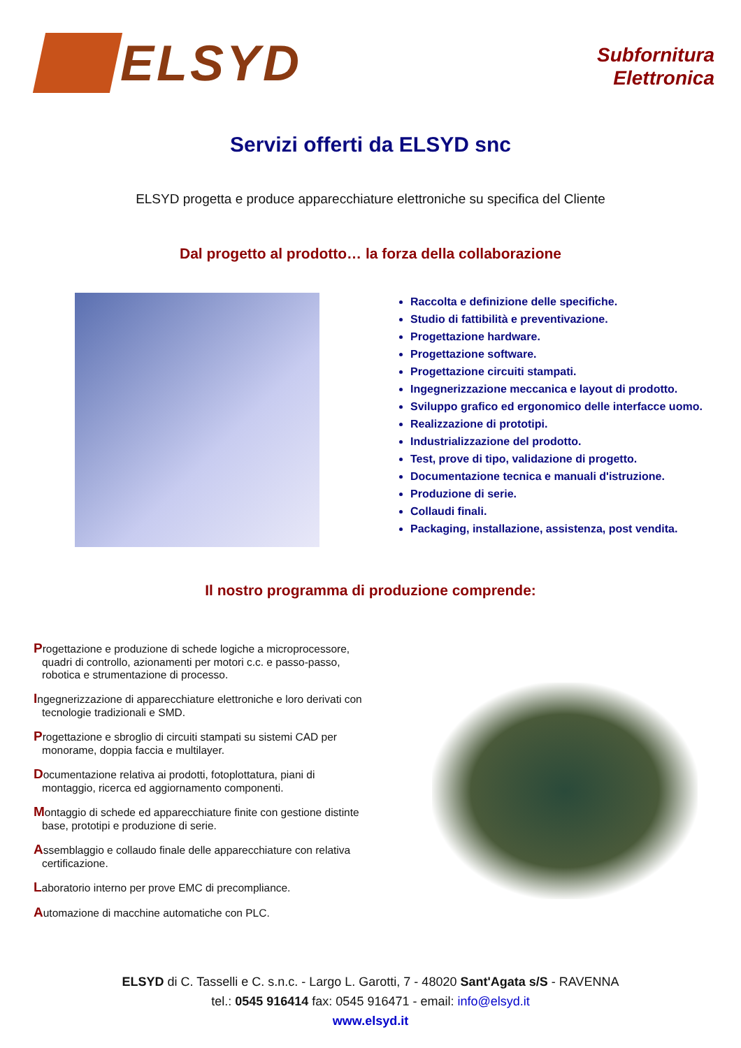ELSYD
Subfornitura
Elettronica
Servizi offerti da ELSYD snc
ELSYD progetta e produce apparecchiature elettroniche su specifica del Cliente
Dal progetto al prodotto… la forza della collaborazione
Raccolta e definizione delle specifiche.
Studio di fattibilità e preventivazione.
Progettazione hardware.
Progettazione software.
Progettazione circuiti stampati.
Ingegnerizzazione meccanica e layout di prodotto.
Sviluppo grafico ed ergonomico delle interfacce uomo.
Realizzazione di prototipi.
Industrializzazione del prodotto.
Test, prove di tipo, validazione di progetto.
Documentazione tecnica e manuali d'istruzione.
Produzione di serie.
Collaudi finali.
Packaging, installazione, assistenza, post vendita.
Il nostro programma di produzione comprende:
Progettazione e produzione di schede logiche a microprocessore, quadri di controllo, azionamenti per motori c.c. e passo-passo, robotica e strumentazione di processo.
Ingegnerizzazione di apparecchiature elettroniche e loro derivati con tecnologie tradizionali e SMD.
Progettazione e sbroglio di circuiti stampati su sistemi CAD per monorame, doppia faccia e multilayer.
Documentazione relativa ai prodotti, fotoplottatura, piani di montaggio, ricerca ed aggiornamento componenti.
Montaggio di schede ed apparecchiature finite con gestione distinte base, prototipi e produzione di serie.
Assemblaggio e collaudo finale delle apparecchiature con relativa certificazione.
Laboratorio interno per prove EMC di precompliance.
Automazione di macchine automatiche con PLC.
ELSYD di C. Tasselli e C. s.n.c. - Largo L. Garotti, 7 - 48020 Sant'Agata s/S - RAVENNA
tel.: 0545 916414 fax: 0545 916471 - email: info@elsyd.it
www.elsyd.it